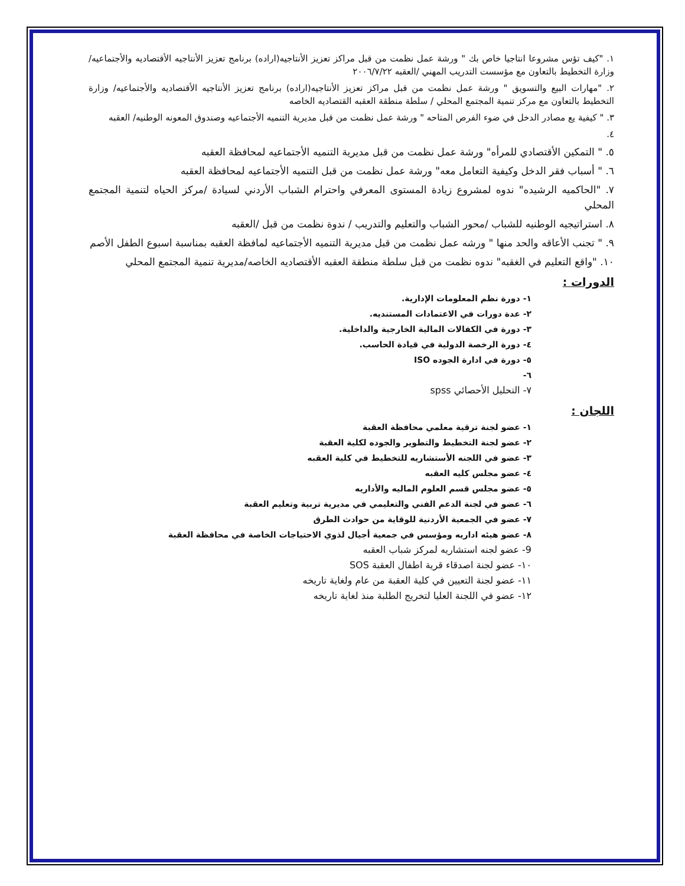١. "كيف تؤس مشروعا انتاجيا خاص بك " ورشة عمل نظمت من قبل مراكز تعزيز الأنتاجيه(اراده) برنامج تعزيز الأنتاجيه الأقتصاديه والأجتماعيه/ وزارة التخطيط بالتعاون مع مؤسست التدريب المهني /العقبه ٢٠٠٦/٧/٢٢
٢. "مهارات البيع والتسويق " ورشة عمل نظمت من قبل مراكز تعزيز الأنتاجيه(اراده) برنامج تعزيز الأنتاجيه الأقتصاديه والأجتماعيه/ وزارة التخطيط بالتعاون مع مركز تنمية المجتمع المحلي / سلطة منطقة العقبه القتصاديه الخاصه
٣. " كيفية يع مصادر الدخل في ضوء الفرص المتاحه " ورشة عمل نظمت من قبل مديرية التنميه الأجتماعيه وصندوق المعونه الوطنيه/ العقبه
٤.
٥. " التمكين الأقتصادي للمرأه" ورشة عمل نظمت من قبل مديرية التنميه الأجتماعيه لمحافظة العقبه
٦. " أسباب فقر الدخل وكيفية التعامل معه" ورشة عمل نظمت من قبل التنميه الأجتماعيه لمحافظة العقبه
٧. "الحاكميه الرشيده" ندوه لمشروع زيادة المستوى المعرفي واحترام الشباب الأردني لسيادة /مركز الحياه لتنمية المجتمع المحلي
٨. استراتيجيه الوطنيه للشباب /محور الشباب والتعليم والتدريب / ندوة نظمت من قبل /العقبه
٩. " تجنب الأعاقه والحد منها " ورشه عمل نظمت من قبل مديرية التنميه الأجتماعيه لمافظة العقبه بمناسبة اسبوع الطفل الأصم
١٠. "واقع التعليم في الغقبه" ندوه نظمت من قبل سلطة منطقة العقبه الأقتصاديه الخاصه/مديرية تنمية المجتمع المحلي
الدورات :
١- دورة نظم المعلومات الإدارية.
٢- عدة دورات في الاعتمادات المستنديه.
٣- دورة في الكفالات المالية الخارجية والداخلية.
٤- دورة الرخصة الدولية في قيادة الحاسب.
٥- دورة في ادارة الجوده ISO
٦-
٧- التحليل الأحصائي spss
اللجان :
١- عضو لجنة ترقية معلمي محافظة العقبة
٢- عضو لجنة التخطيط والتطوير والجوده لكلية العقبة
٣- عضو في اللجنه الأستشاريه للتخطيط في كلية العقبه
٤- عضو مجلس كليه العقبه
٥- عضو مجلس قسم العلوم الماليه والأداريه
٦- عضو في لجنة الدعم الفني والتعليمي في مديرية تربية وتعليم العقبة
٧- عضو في الجمعية الأردنية للوقاية من حوادث الطرق
٨- عضو هيئه اداريه ومؤسس في جمعية أجيال لذوي الاحتياجات الخاصة في محافظة العقبة
9- عضو لجنه استشاريه لمركز شباب العقبه
١٠- عضو لجنة اصدقاء قرية اطفال العقبة SOS
١١- عضو لجنة التعيين في كلية العقبة من عام ولغاية تاريخه
١٢- عضو في اللجنة العليا لتخريج الطلبة منذ لغاية تاريخه